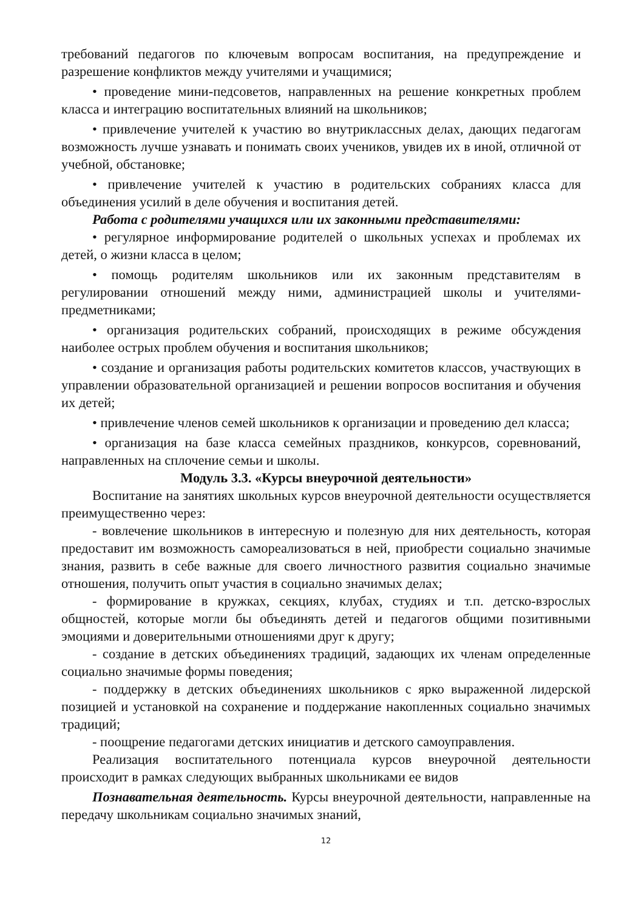требований педагогов по ключевым вопросам воспитания, на предупреждение и разрешение конфликтов между учителями и учащимися;
• проведение мини-педсоветов, направленных на решение конкретных проблем класса и интеграцию воспитательных влияний на школьников;
• привлечение учителей к участию во внутриклассных делах, дающих педагогам возможность лучше узнавать и понимать своих учеников, увидев их в иной, отличной от учебной, обстановке;
• привлечение учителей к участию в родительских собраниях класса для объединения усилий в деле обучения и воспитания детей.
Работа с родителями учащихся или их законными представителями:
• регулярное информирование родителей о школьных успехах и проблемах их детей, о жизни класса в целом;
• помощь родителям школьников или их законным представителям в регулировании отношений между ними, администрацией школы и учителями-предметниками;
• организация родительских собраний, происходящих в режиме обсуждения наиболее острых проблем обучения и воспитания школьников;
• создание и организация работы родительских комитетов классов, участвующих в управлении образовательной организацией и решении вопросов воспитания и обучения их детей;
• привлечение членов семей школьников к организации и проведению дел класса;
• организация на базе класса семейных праздников, конкурсов, соревнований, направленных на сплочение семьи и школы.
Модуль 3.3. «Курсы внеурочной деятельности»
Воспитание на занятиях школьных курсов внеурочной деятельности осуществляется преимущественно через:
- вовлечение школьников в интересную и полезную для них деятельность, которая предоставит им возможность самореализоваться в ней, приобрести социально значимые знания, развить в себе важные для своего личностного развития социально значимые отношения, получить опыт участия в социально значимых делах;
- формирование в кружках, секциях, клубах, студиях и т.п. детско-взрослых общностей, которые могли бы объединять детей и педагогов общими позитивными эмоциями и доверительными отношениями друг к другу;
- создание в детских объединениях традиций, задающих их членам определенные социально значимые формы поведения;
- поддержку в детских объединениях школьников с ярко выраженной лидерской позицией и установкой на сохранение и поддержание накопленных социально значимых традиций;
- поощрение педагогами детских инициатив и детского самоуправления.
Реализация воспитательного потенциала курсов внеурочной деятельности происходит в рамках следующих выбранных школьниками ее видов
Познавательная деятельность. Курсы внеурочной деятельности, направленные на передачу школьникам социально значимых знаний,
12